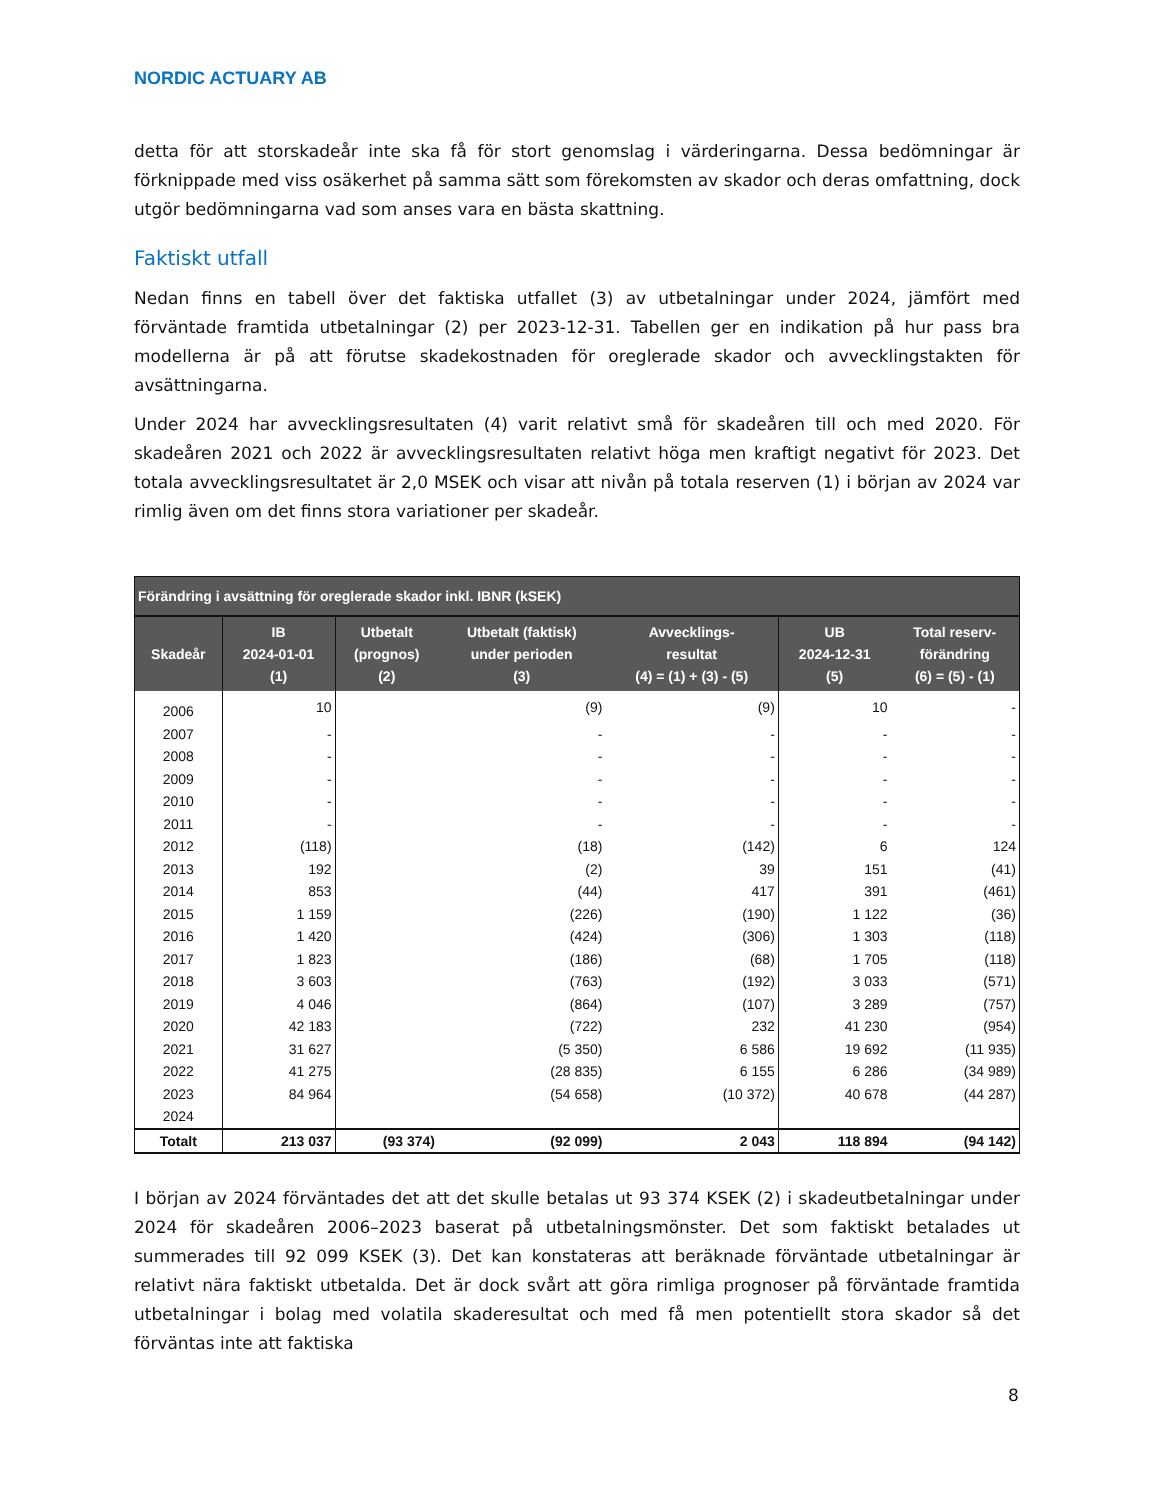NORDIC ACTUARY AB
detta för att storskadeår inte ska få för stort genomslag i värderingarna. Dessa bedömningar är förknippade med viss osäkerhet på samma sätt som förekomsten av skador och deras omfattning, dock utgör bedömningarna vad som anses vara en bästa skattning.
Faktiskt utfall
Nedan finns en tabell över det faktiska utfallet (3) av utbetalningar under 2024, jämfört med förväntade framtida utbetalningar (2) per 2023-12-31. Tabellen ger en indikation på hur pass bra modellerna är på att förutse skadekostnaden för oreglerade skador och avvecklingstakten för avsättningarna.
Under 2024 har avvecklingsresultaten (4) varit relativt små för skadeåren till och med 2020. För skadeåren 2021 och 2022 är avvecklingsresultaten relativt höga men kraftigt negativt för 2023. Det totala avvecklingsresultatet är 2,0 MSEK och visar att nivån på totala reserven (1) i början av 2024 var rimlig även om det finns stora variationer per skadeår.
| Förändring i avsättning för oreglerade skador inkl. IBNR (kSEK) | | | | | | |
| --- | --- | --- | --- | --- | --- | --- |
| Skadeår | IB 2024-01-01 (1) | Utbetalt (prognos) (2) | Utbetalt (faktisk) under perioden (3) | Avvecklings- resultat (4) = (1) + (3) - (5) | UB 2024-12-31 (5) | Total reserv- förändring (6) = (5) - (1) |
| 2006 | 10 | | (9) | (9) | 10 | - |
| 2007 | - | | - | - | - | - |
| 2008 | - | | - | - | - | - |
| 2009 | - | | - | - | - | - |
| 2010 | - | | - | - | - | - |
| 2011 | - | | - | - | - | - |
| 2012 | (118) | | (18) | (142) | 6 | 124 |
| 2013 | 192 | | (2) | 39 | 151 | (41) |
| 2014 | 853 | | (44) | 417 | 391 | (461) |
| 2015 | 1 159 | | (226) | (190) | 1 122 | (36) |
| 2016 | 1 420 | | (424) | (306) | 1 303 | (118) |
| 2017 | 1 823 | | (186) | (68) | 1 705 | (118) |
| 2018 | 3 603 | | (763) | (192) | 3 033 | (571) |
| 2019 | 4 046 | | (864) | (107) | 3 289 | (757) |
| 2020 | 42 183 | | (722) | 232 | 41 230 | (954) |
| 2021 | 31 627 | | (5 350) | 6 586 | 19 692 | (11 935) |
| 2022 | 41 275 | | (28 835) | 6 155 | 6 286 | (34 989) |
| 2023 | 84 964 | | (54 658) | (10 372) | 40 678 | (44 287) |
| 2024 | | | | | | |
| Totalt | 213 037 | (93 374) | (92 099) | 2 043 | 118 894 | (94 142) |
I början av 2024 förväntades det att det skulle betalas ut 93 374 KSEK (2) i skadeutbetalningar under 2024 för skadeåren 2006–2023 baserat på utbetalningsmönster. Det som faktiskt betalades ut summerades till 92 099 KSEK (3). Det kan konstateras att beräknade förväntade utbetalningar är relativt nära faktiskt utbetalda. Det är dock svårt att göra rimliga prognoser på förväntade framtida utbetalningar i bolag med volatila skaderesultat och med få men potentiellt stora skador så det förväntas inte att faktiska
8